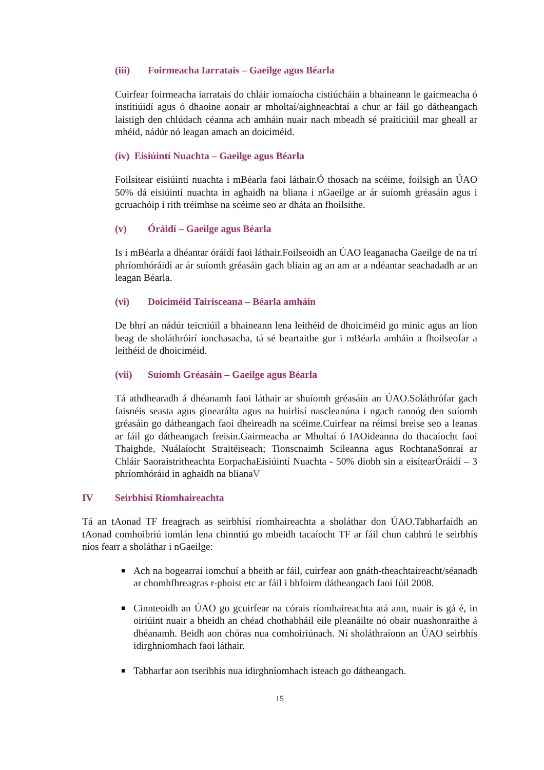(iii) Foirmeacha Iarratais – Gaeilge agus Béarla
Cuirfear foirmeacha iarratais do chláir iomaíocha cistiúcháin a bhaineann le gairmeacha ó institiúidí agus ó dhaoine aonair ar mholtaí/aighneachtaí a chur ar fáil go dátheangach laistigh den chlúdach céanna ach amháin nuair nach mbeadh sé praiticiúil mar gheall ar mhéid, nádúr nó leagan amach an doiciméid.
(iv) Eisiúintí Nuachta – Gaeilge agus Béarla
Foilsítear eisiúintí nuachta i mBéarla faoi láthair.Ó thosach na scéime, foilsigh an ÚAO 50% dá eisiúintí nuachta in aghaidh na bliana i nGaeilge ar ár suíomh gréasáin agus i gcruachóip i rith tréimhse na scéime seo ar dháta an fhoilsithe.
(v) Óráidí – Gaeilge agus Béarla
Is i mBéarla a dhéantar óráidí faoi láthair.Foilseoidh an ÚAO leaganacha Gaeilge de na trí phríomhóráidí ar ár suíomh gréasáin gach bliain ag an am ar a ndéantar seachadadh ar an leagan Béarla.
(vi) Doiciméid Tairisceana – Béarla amháin
De bhrí an nádúr teicniúil a bhaineann lena leithéid de dhoiciméid go minic agus an líon beag de sholáthróirí ionchasacha, tá sé beartaithe gur i mBéarla amháin a fhoilseofar a leithéid de dhoiciméid.
(vii) Suíomh Gréasáin – Gaeilge agus Béarla
Tá athdhearadh á dhéanamh faoi láthair ar shuíomh gréasáin an ÚAO.Soláthrófar gach faisnéis seasta agus ginearálta agus na huirlisí nascleanúna i ngach rannóg den suíomh gréasáin go dátheangach faoi dheireadh na scéime.Cuirfear na réimsí breise seo a leanas ar fáil go dátheangach freisin.Gairmeacha ar Mholtaí ó IAOideanna do thacaíocht faoi Thaighde, Nuálaíocht Straitéiseach; Tionscnaimh Scileanna agus RochtanaSonraí ar Chláir Saoraistritheachta EorpachaEisiúintí Nuachta - 50% díobh sin a eisítearÓráidí – 3 phríomhóráid in aghaidh na blianaV
IV Seirbhísí Ríomhaireachta
Tá an tAonad TF freagrach as seirbhísí ríomhaireachta a sholáthar don ÚAO.Tabharfaidh an tAonad comhoibriú iomlán lena chinntiú go mbeidh tacaíocht TF ar fáil chun cabhrú le seirbhís níos fearr a sholáthar i nGaeilge:
■ Ach na bogearraí iomchuí a bheith ar fáil, cuirfear aon gnáth-theachtaireacht/séanadh ar chomhfhreagras r-phoist etc ar fáil i bhfoirm dátheangach faoi Iúil 2008.
■ Cinnteoidh an ÚAO go gcuirfear na córais ríomhaireachta atá ann, nuair is gá é, in oiriúint nuair a bheidh an chéad chothabháil eile pleanáilte nó obair nuashonraithe á dhéanamh. Beidh aon chóras nua comhoiriúnach. Ní sholáthraíonn an ÚAO seirbhís idirghníomhach faoi láthair.
■ Tabharfar aon tseribhís nua idirghníomhach isteach go dátheangach.
15